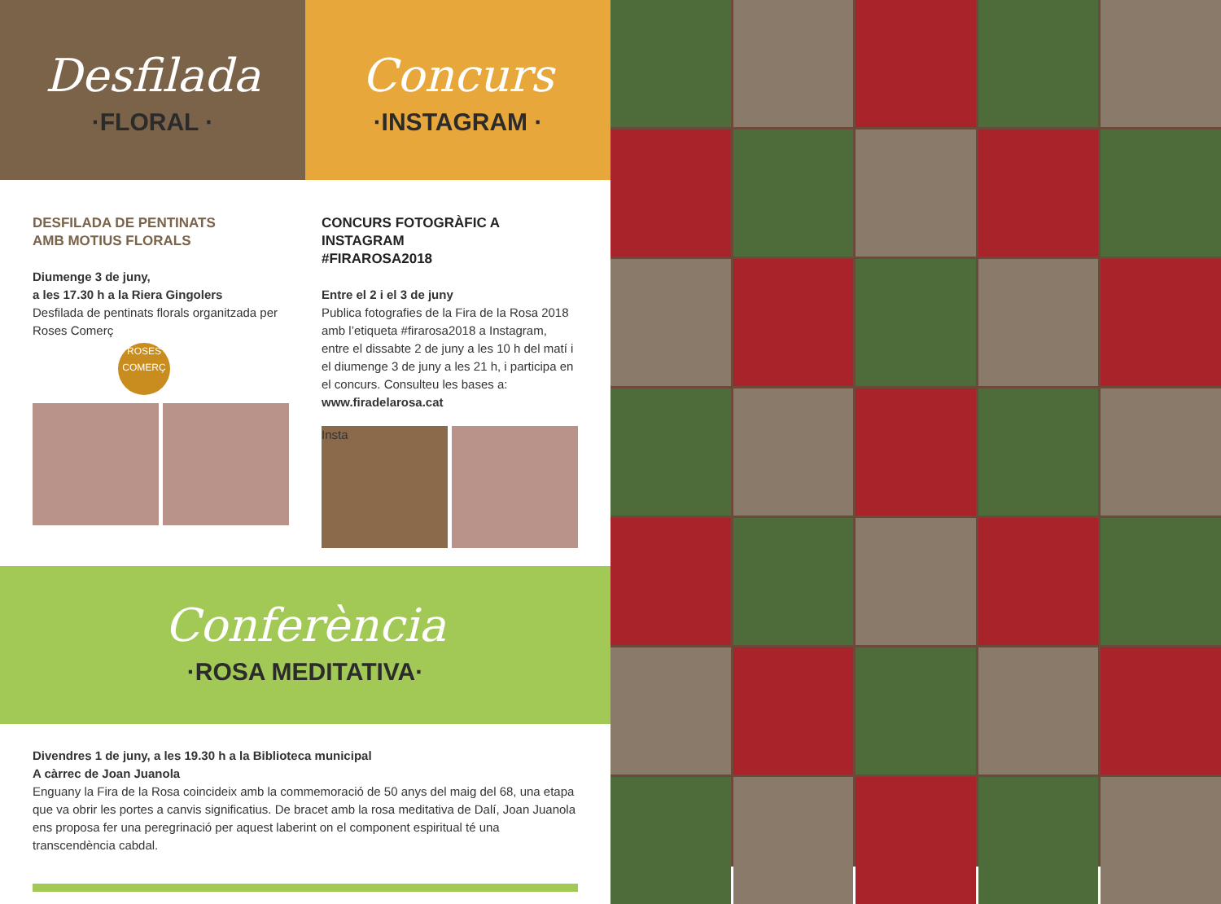Desfilada
·FLORAL ·
Concurs
·INSTAGRAM ·
DESFILADA DE PENTINATS
AMB MOTIUS FLORALS
Diumenge 3 de juny,
a les 17.30 h a la Riera Gingolers
Desfilada de pentinats florals organitzada per Roses Comerç
ROSES
COMERÇ
CONCURS FOTOGRÀFIC A INSTAGRAM
#FIRAROSA2018
Entre el 2 i el 3 de juny
Publica fotografies de la Fira de la Rosa 2018 amb l’etiqueta #firarosa2018 a Instagram, entre el dissabte 2 de juny a les 10 h del matí i el diumenge 3 de juny a les 21 h, i participa en el concurs. Consulteu les bases a: www.firadelarosa.cat
Insta
Conferència
·ROSA MEDITATIVA·
Divendres 1 de juny, a les 19.30 h a la Biblioteca municipal
A càrrec de Joan Juanola
Enguany la Fira de la Rosa coincideix amb la commemoració de 50 anys del maig del 68, una etapa que va obrir les portes a canvis significatius. De bracet amb la rosa meditativa de Dalí, Joan Juanola ens proposa fer una peregrinació per aquest laberint on el component espiritual té una transcendència cabdal.